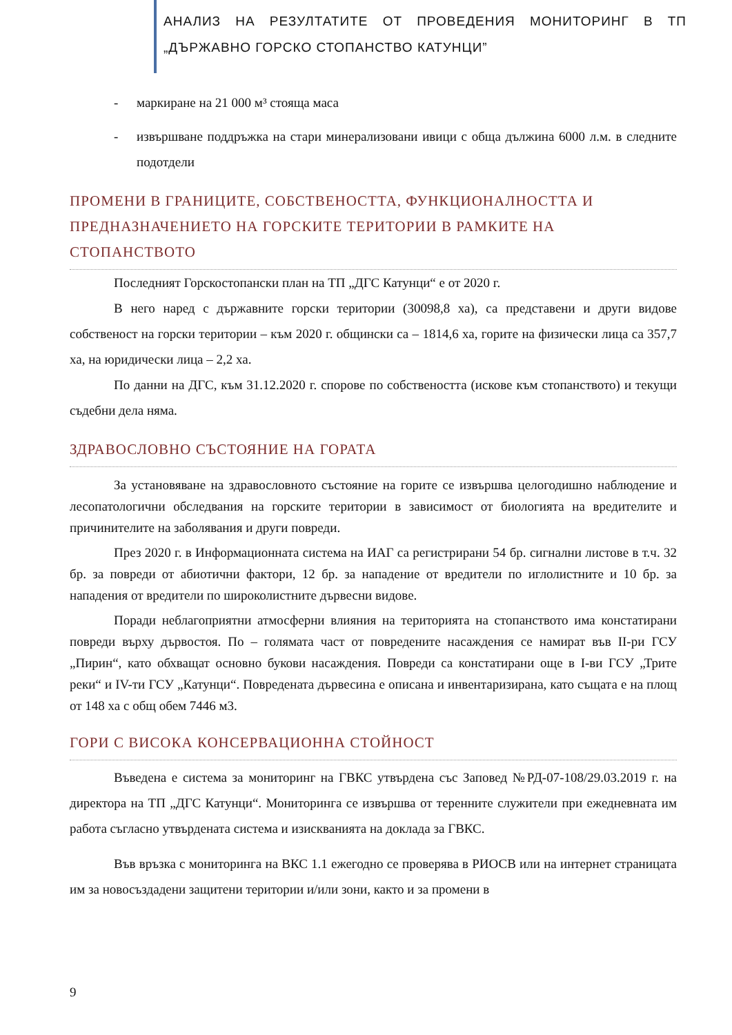АНАЛИЗ НА РЕЗУЛТАТИТЕ ОТ ПРОВЕДЕНИЯ МОНИТОРИНГ В ТП „ДЪРЖАВНО ГОРСКО СТОПАНСТВО КАТУНЦИ”
- маркиране на 21 000 м³ стояща маса
- извършване поддръжка на стари минерализовани ивици с обща дължина 6000 л.м. в следните подотдели
ПРОМЕНИ В ГРАНИЦИТЕ, СОБСТВЕНОСТТА, ФУНКЦИОНАЛНОСТТА И ПРЕДНАЗНАЧЕНИЕТО НА ГОРСКИТЕ ТЕРИТОРИИ В РАМКИТЕ НА СТОПАНСТВОТО
Последният Горскостопански план на ТП „ДГС Катунци“ е от 2020 г.
В него наред с държавните горски територии (30098,8 ха), са представени и други видове собственост на горски територии – към 2020 г. общински са – 1814,6 ха, горите на физически лица са 357,7 ха, на юридически лица – 2,2 ха.
По данни на ДГС, към 31.12.2020 г. спорове по собствеността (искове към стопанството) и текущи съдебни дела няма.
ЗДРАВОСЛОВНО СЪСТОЯНИЕ НА ГОРАТА
За установяване на здравословното състояние на горите се извършва целогодишно наблюдение и лесопатологични обследвания на горските територии в зависимост от биологията на вредителите и причинителите на заболявания и други повреди.
През 2020 г. в Информационната система на ИАГ са регистрирани 54 бр. сигнални листове в т.ч. 32 бр. за повреди от абиотични фактори, 12 бр. за нападение от вредители по иглолистните и 10 бр. за нападения от вредители по широколистните дървесни видове.
Поради неблагоприятни атмосферни влияния на територията на стопанството има констатирани повреди върху дървостоя. По – голямата част от повредените насаждения се намират във II-ри ГСУ „Пирин“, като обхващат основно букови насаждения. Повреди са констатирани още в I-ви ГСУ „Трите реки“ и IV-ти ГСУ „Катунци“. Повредената дървесина е описана и инвентаризирана, като същата е на площ от 148 ха с общ обем 7446 м3.
ГОРИ С ВИСОКА КОНСЕРВАЦИОННА СТОЙНОСТ
Въведена е система за мониторинг на ГВКС утвърдена със Заповед №РД-07-108/29.03.2019 г. на директора на ТП „ДГС Катунци“. Мониторинга се извършва от теренните служители при ежедневната им работа съгласно утвърдената система и изискванията на доклада за ГВКС.
Във връзка с мониторинга на ВКС 1.1 ежегодно се проверява в РИОСВ или на интернет страницата им за новосъздадени защитени територии и/или зони, както и за промени в
9